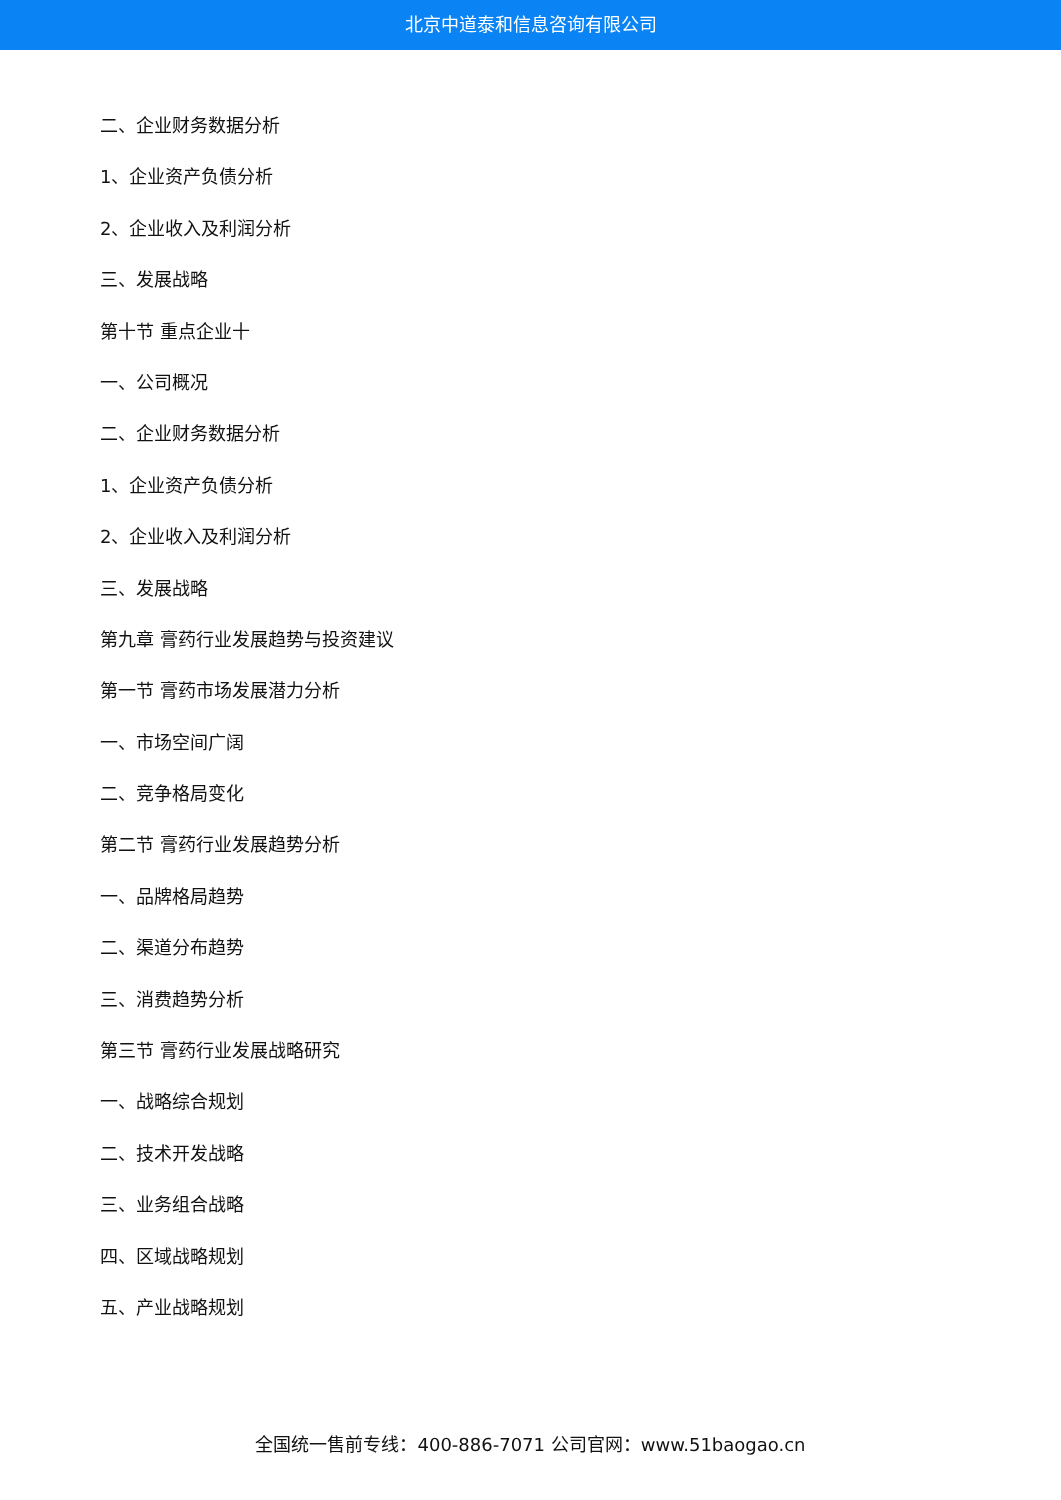北京中道泰和信息咨询有限公司
二、企业财务数据分析
1、企业资产负债分析
2、企业收入及利润分析
三、发展战略
第十节 重点企业十
一、公司概况
二、企业财务数据分析
1、企业资产负债分析
2、企业收入及利润分析
三、发展战略
第九章 膏药行业发展趋势与投资建议
第一节 膏药市场发展潜力分析
一、市场空间广阔
二、竞争格局变化
第二节 膏药行业发展趋势分析
一、品牌格局趋势
二、渠道分布趋势
三、消费趋势分析
第三节 膏药行业发展战略研究
一、战略综合规划
二、技术开发战略
三、业务组合战略
四、区域战略规划
五、产业战略规划
全国统一售前专线：400-886-7071 公司官网：www.51baogao.cn